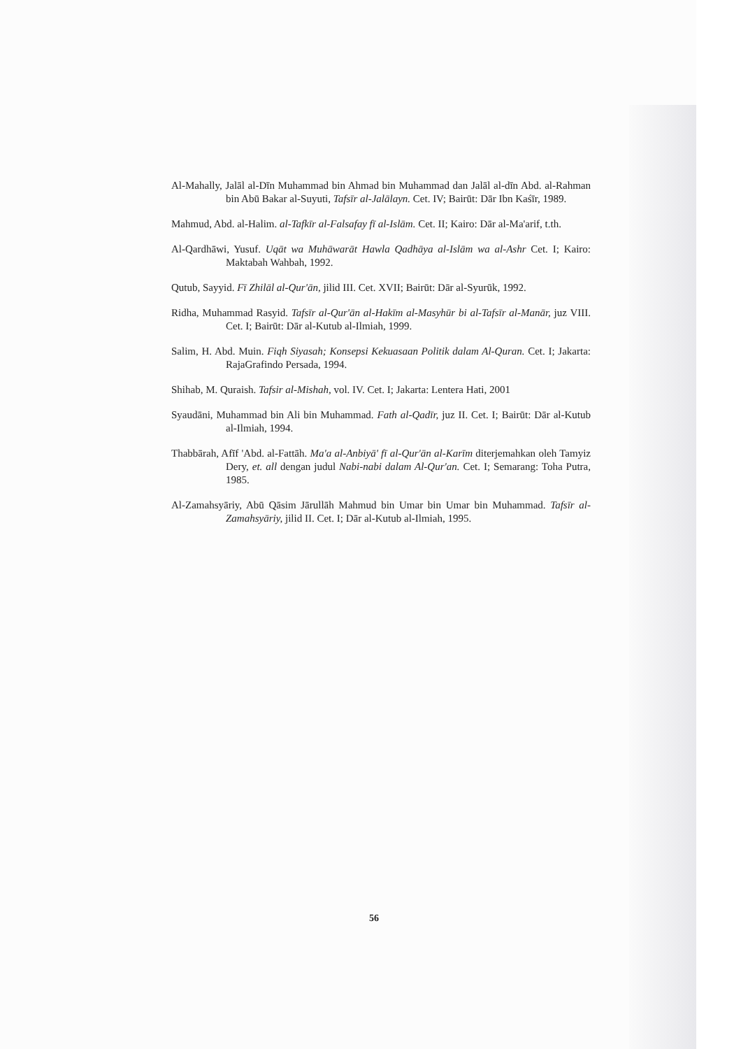Al-Mahally, Jalāl al-Dīn Muhammad bin Ahmad bin Muhammad dan Jalāl al-dīn Abd. al-Rahman bin Abū Bakar al-Suyuti, Tafsīr al-Jalālayn. Cet. IV; Bairūt: Dār Ibn Kaśīr, 1989.
Mahmud, Abd. al-Halim. al-Tafkīr al-Falsafay fī al-Islām. Cet. II; Kairo: Dār al-Ma'arif, t.th.
Al-Qardhāwi, Yusuf. Uqāt wa Muhāwarāt Hawla Qadhāya al-Islām wa al-Ashr Cet. I; Kairo: Maktabah Wahbah, 1992.
Qutub, Sayyid. Fī Zhilāl al-Qur'ān, jilid III. Cet. XVII; Bairūt: Dār al-Syurūk, 1992.
Ridha, Muhammad Rasyid. Tafsīr al-Qur'ān al-Hakīm al-Masyhūr bi al-Tafsīr al-Manār, juz VIII. Cet. I; Bairūt: Dār al-Kutub al-Ilmiah, 1999.
Salim, H. Abd. Muin. Fiqh Siyasah; Konsepsi Kekuasaan Politik dalam Al-Quran. Cet. I; Jakarta: RajaGrafindo Persada, 1994.
Shihab, M. Quraish. Tafsir al-Mishah, vol. IV. Cet. I; Jakarta: Lentera Hati, 2001
Syaudāni, Muhammad bin Ali bin Muhammad. Fath al-Qadīr, juz II. Cet. I; Bairūt: Dār al-Kutub al-Ilmiah, 1994.
Thabbārah, Afīf 'Abd. al-Fattāh. Ma'a al-Anbiyā' fī al-Qur'ān al-Karīm diterjemahkan oleh Tamyiz Dery, et. all dengan judul Nabi-nabi dalam Al-Qur'an. Cet. I; Semarang: Toha Putra, 1985.
Al-Zamahsyāriy, Abū Qāsim Jārullāh Mahmud bin Umar bin Umar bin Muhammad. Tafsīr al-Zamahsyāriy, jilid II. Cet. I; Dār al-Kutub al-Ilmiah, 1995.
56